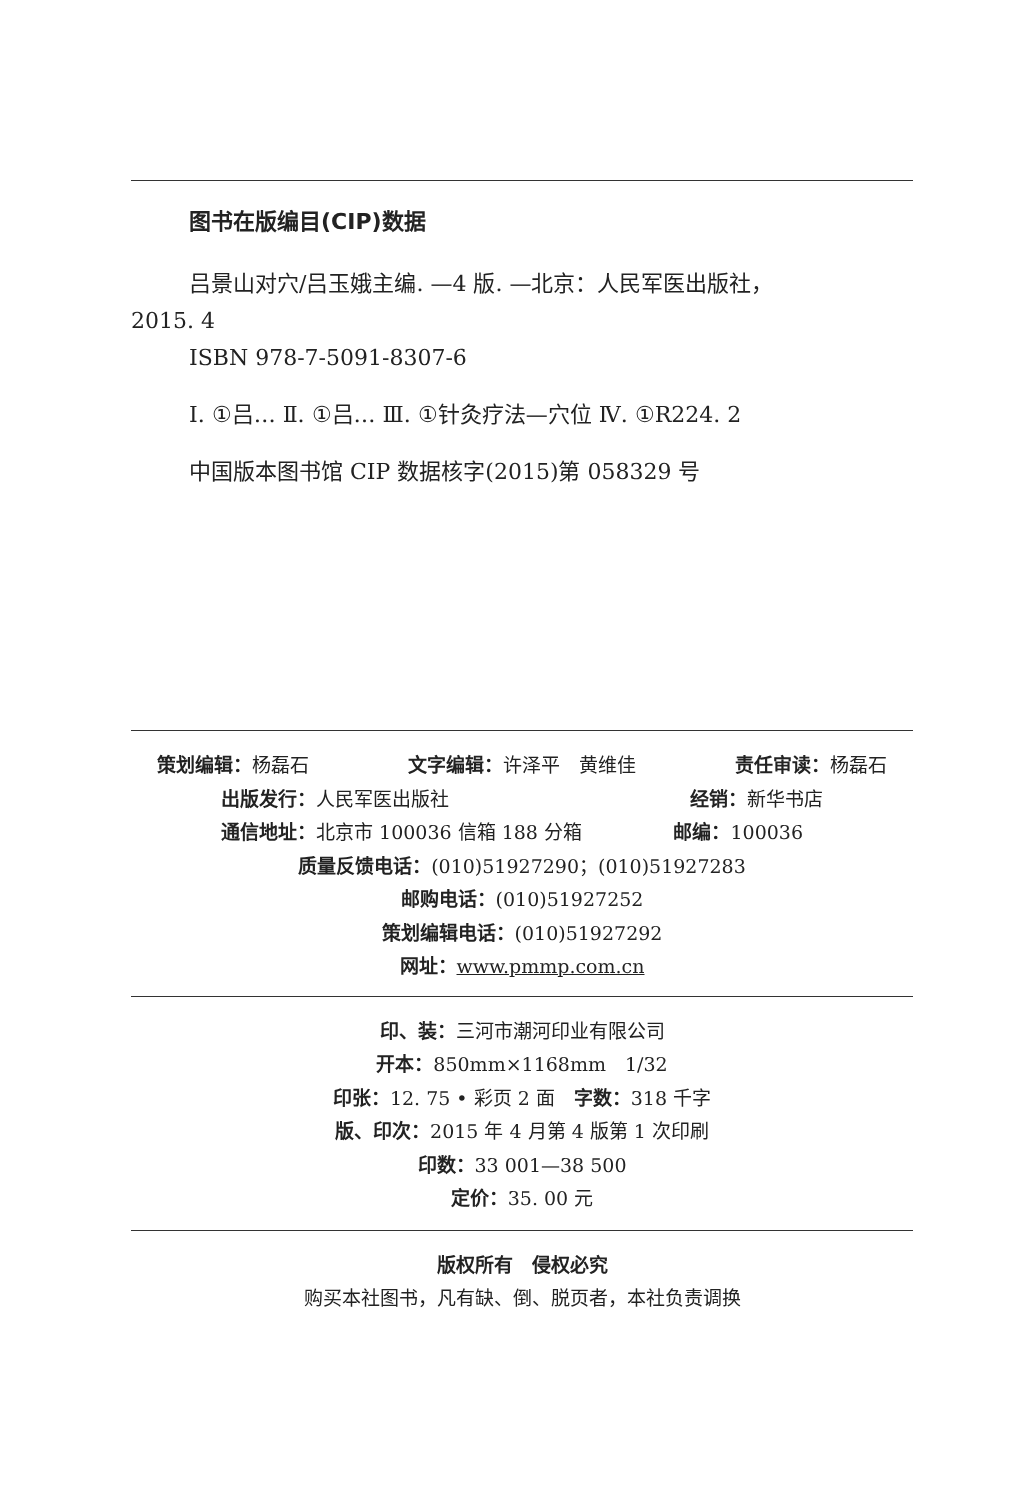图书在版编目(CIP)数据
吕景山对穴/吕玉娥主编. —4 版. —北京：人民军医出版社，
2015. 4
ISBN 978-7-5091-8307-6
Ⅰ. ①吕… Ⅱ. ①吕… Ⅲ. ①针灸疗法—穴位 Ⅳ. ①R224. 2
中国版本图书馆 CIP 数据核字(2015)第 058329 号
策划编辑：杨磊石 文字编辑：许泽平　黄维佳 责任审读：杨磊石
出版发行：人民军医出版社 经销：新华书店
通信地址：北京市 100036 信箱 188 分箱 邮编：100036
质量反馈电话：(010)51927290；(010)51927283
邮购电话：(010)51927252
策划编辑电话：(010)51927292
网址：www.pmmp.com.cn
印、装：三河市潮河印业有限公司
开本：850mm×1168mm　1/32
印张：12. 75 • 彩页 2 面　字数：318 千字
版、印次：2015 年 4 月第 4 版第 1 次印刷
印数：33 001—38 500
定价：35. 00 元
版权所有　侵权必究
购买本社图书，凡有缺、倒、脱页者，本社负责调换